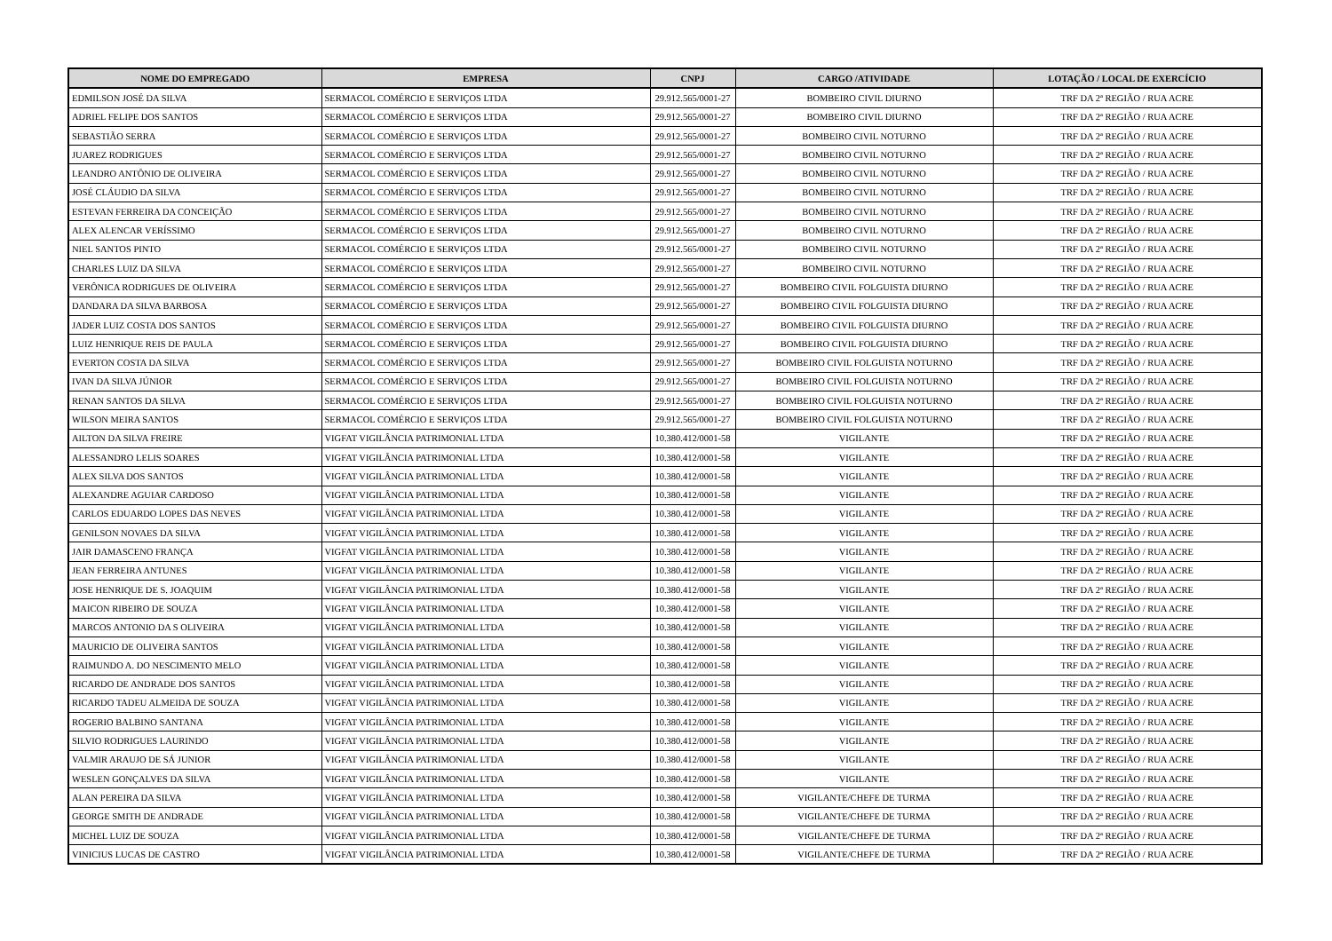| NOME DO EMPREGADO | EMPRESA | CNPJ | CARGO /ATIVIDADE | LOTAÇÃO / LOCAL DE EXERCÍCIO |
| --- | --- | --- | --- | --- |
| EDMILSON JOSÉ DA SILVA | SERMACOL COMÉRCIO E SERVIÇOS LTDA | 29.912.565/0001-27 | BOMBEIRO CIVIL DIURNO | TRF DA 2ª REGIÃO / RUA ACRE |
| ADRIEL FELIPE DOS SANTOS | SERMACOL COMÉRCIO E SERVIÇOS LTDA | 29.912.565/0001-27 | BOMBEIRO CIVIL DIURNO | TRF DA 2ª REGIÃO / RUA ACRE |
| SEBASTIÃO SERRA | SERMACOL COMÉRCIO E SERVIÇOS LTDA | 29.912.565/0001-27 | BOMBEIRO CIVIL NOTURNO | TRF DA 2ª REGIÃO / RUA ACRE |
| JUAREZ RODRIGUES | SERMACOL COMÉRCIO E SERVIÇOS LTDA | 29.912.565/0001-27 | BOMBEIRO CIVIL NOTURNO | TRF DA 2ª REGIÃO / RUA ACRE |
| LEANDRO ANTÔNIO DE OLIVEIRA | SERMACOL COMÉRCIO E SERVIÇOS LTDA | 29.912.565/0001-27 | BOMBEIRO CIVIL NOTURNO | TRF DA 2ª REGIÃO / RUA ACRE |
| JOSÉ CLÁUDIO DA SILVA | SERMACOL COMÉRCIO E SERVIÇOS LTDA | 29.912.565/0001-27 | BOMBEIRO CIVIL NOTURNO | TRF DA 2ª REGIÃO / RUA ACRE |
| ESTEVAN FERREIRA DA CONCEIÇÃO | SERMACOL COMÉRCIO E SERVIÇOS LTDA | 29.912.565/0001-27 | BOMBEIRO CIVIL NOTURNO | TRF DA 2ª REGIÃO / RUA ACRE |
| ALEX ALENCAR VERÍSSIMO | SERMACOL COMÉRCIO E SERVIÇOS LTDA | 29.912.565/0001-27 | BOMBEIRO CIVIL NOTURNO | TRF DA 2ª REGIÃO / RUA ACRE |
| NIEL SANTOS PINTO | SERMACOL COMÉRCIO E SERVIÇOS LTDA | 29.912.565/0001-27 | BOMBEIRO CIVIL NOTURNO | TRF DA 2ª REGIÃO / RUA ACRE |
| CHARLES LUIZ DA SILVA | SERMACOL COMÉRCIO E SERVIÇOS LTDA | 29.912.565/0001-27 | BOMBEIRO CIVIL NOTURNO | TRF DA 2ª REGIÃO / RUA ACRE |
| VERÔNICA RODRIGUES DE OLIVEIRA | SERMACOL COMÉRCIO E SERVIÇOS LTDA | 29.912.565/0001-27 | BOMBEIRO CIVIL FOLGUISTA DIURNO | TRF DA 2ª REGIÃO / RUA ACRE |
| DANDARA DA SILVA BARBOSA | SERMACOL COMÉRCIO E SERVIÇOS LTDA | 29.912.565/0001-27 | BOMBEIRO CIVIL FOLGUISTA DIURNO | TRF DA 2ª REGIÃO / RUA ACRE |
| JADER LUIZ COSTA DOS SANTOS | SERMACOL COMÉRCIO E SERVIÇOS LTDA | 29.912.565/0001-27 | BOMBEIRO CIVIL FOLGUISTA DIURNO | TRF DA 2ª REGIÃO / RUA ACRE |
| LUIZ HENRIQUE REIS DE PAULA | SERMACOL COMÉRCIO E SERVIÇOS LTDA | 29.912.565/0001-27 | BOMBEIRO CIVIL FOLGUISTA DIURNO | TRF DA 2ª REGIÃO / RUA ACRE |
| EVERTON COSTA DA SILVA | SERMACOL COMÉRCIO E SERVIÇOS LTDA | 29.912.565/0001-27 | BOMBEIRO CIVIL FOLGUISTA NOTURNO | TRF DA 2ª REGIÃO / RUA ACRE |
| IVAN DA SILVA JÚNIOR | SERMACOL COMÉRCIO E SERVIÇOS LTDA | 29.912.565/0001-27 | BOMBEIRO CIVIL FOLGUISTA NOTURNO | TRF DA 2ª REGIÃO / RUA ACRE |
| RENAN SANTOS DA SILVA | SERMACOL COMÉRCIO E SERVIÇOS LTDA | 29.912.565/0001-27 | BOMBEIRO CIVIL FOLGUISTA NOTURNO | TRF DA 2ª REGIÃO / RUA ACRE |
| WILSON MEIRA SANTOS | SERMACOL COMÉRCIO E SERVIÇOS LTDA | 29.912.565/0001-27 | BOMBEIRO CIVIL FOLGUISTA NOTURNO | TRF DA 2ª REGIÃO / RUA ACRE |
| AILTON DA SILVA FREIRE | VIGFAT VIGILÂNCIA PATRIMONIAL LTDA | 10.380.412/0001-58 | VIGILANTE | TRF DA 2ª REGIÃO / RUA ACRE |
| ALESSANDRO LELIS SOARES | VIGFAT VIGILÂNCIA PATRIMONIAL LTDA | 10.380.412/0001-58 | VIGILANTE | TRF DA 2ª REGIÃO / RUA ACRE |
| ALEX SILVA DOS SANTOS | VIGFAT VIGILÂNCIA PATRIMONIAL LTDA | 10.380.412/0001-58 | VIGILANTE | TRF DA 2ª REGIÃO / RUA ACRE |
| ALEXANDRE AGUIAR CARDOSO | VIGFAT VIGILÂNCIA PATRIMONIAL LTDA | 10.380.412/0001-58 | VIGILANTE | TRF DA 2ª REGIÃO / RUA ACRE |
| CARLOS EDUARDO LOPES DAS NEVES | VIGFAT VIGILÂNCIA PATRIMONIAL LTDA | 10.380.412/0001-58 | VIGILANTE | TRF DA 2ª REGIÃO / RUA ACRE |
| GENILSON NOVAES DA SILVA | VIGFAT VIGILÂNCIA PATRIMONIAL LTDA | 10.380.412/0001-58 | VIGILANTE | TRF DA 2ª REGIÃO / RUA ACRE |
| JAIR DAMASCENO FRANÇA | VIGFAT VIGILÂNCIA PATRIMONIAL LTDA | 10.380.412/0001-58 | VIGILANTE | TRF DA 2ª REGIÃO / RUA ACRE |
| JEAN FERREIRA ANTUNES | VIGFAT VIGILÂNCIA PATRIMONIAL LTDA | 10.380.412/0001-58 | VIGILANTE | TRF DA 2ª REGIÃO / RUA ACRE |
| JOSE HENRIQUE DE S. JOAQUIM | VIGFAT VIGILÂNCIA PATRIMONIAL LTDA | 10.380.412/0001-58 | VIGILANTE | TRF DA 2ª REGIÃO / RUA ACRE |
| MAICON RIBEIRO DE SOUZA | VIGFAT VIGILÂNCIA PATRIMONIAL LTDA | 10.380.412/0001-58 | VIGILANTE | TRF DA 2ª REGIÃO / RUA ACRE |
| MARCOS ANTONIO DA S OLIVEIRA | VIGFAT VIGILÂNCIA PATRIMONIAL LTDA | 10.380.412/0001-58 | VIGILANTE | TRF DA 2ª REGIÃO / RUA ACRE |
| MAURICIO DE OLIVEIRA SANTOS | VIGFAT VIGILÂNCIA PATRIMONIAL LTDA | 10.380.412/0001-58 | VIGILANTE | TRF DA 2ª REGIÃO / RUA ACRE |
| RAIMUNDO A. DO NESCIMENTO MELO | VIGFAT VIGILÂNCIA PATRIMONIAL LTDA | 10.380.412/0001-58 | VIGILANTE | TRF DA 2ª REGIÃO / RUA ACRE |
| RICARDO DE ANDRADE DOS SANTOS | VIGFAT VIGILÂNCIA PATRIMONIAL LTDA | 10.380.412/0001-58 | VIGILANTE | TRF DA 2ª REGIÃO / RUA ACRE |
| RICARDO TADEU ALMEIDA DE SOUZA | VIGFAT VIGILÂNCIA PATRIMONIAL LTDA | 10.380.412/0001-58 | VIGILANTE | TRF DA 2ª REGIÃO / RUA ACRE |
| ROGERIO BALBINO SANTANA | VIGFAT VIGILÂNCIA PATRIMONIAL LTDA | 10.380.412/0001-58 | VIGILANTE | TRF DA 2ª REGIÃO / RUA ACRE |
| SILVIO RODRIGUES LAURINDO | VIGFAT VIGILÂNCIA PATRIMONIAL LTDA | 10.380.412/0001-58 | VIGILANTE | TRF DA 2ª REGIÃO / RUA ACRE |
| VALMIR ARAUJO DE SÁ JUNIOR | VIGFAT VIGILÂNCIA PATRIMONIAL LTDA | 10.380.412/0001-58 | VIGILANTE | TRF DA 2ª REGIÃO / RUA ACRE |
| WESLEN GONÇALVES DA SILVA | VIGFAT VIGILÂNCIA PATRIMONIAL LTDA | 10.380.412/0001-58 | VIGILANTE | TRF DA 2ª REGIÃO / RUA ACRE |
| ALAN PEREIRA DA SILVA | VIGFAT VIGILÂNCIA PATRIMONIAL LTDA | 10.380.412/0001-58 | VIGILANTE/CHEFE DE TURMA | TRF DA 2ª REGIÃO / RUA ACRE |
| GEORGE SMITH DE ANDRADE | VIGFAT VIGILÂNCIA PATRIMONIAL LTDA | 10.380.412/0001-58 | VIGILANTE/CHEFE DE TURMA | TRF DA 2ª REGIÃO / RUA ACRE |
| MICHEL LUIZ DE SOUZA | VIGFAT VIGILÂNCIA PATRIMONIAL LTDA | 10.380.412/0001-58 | VIGILANTE/CHEFE DE TURMA | TRF DA 2ª REGIÃO / RUA ACRE |
| VINICIUS LUCAS DE CASTRO | VIGFAT VIGILÂNCIA PATRIMONIAL LTDA | 10.380.412/0001-58 | VIGILANTE/CHEFE DE TURMA | TRF DA 2ª REGIÃO / RUA ACRE |